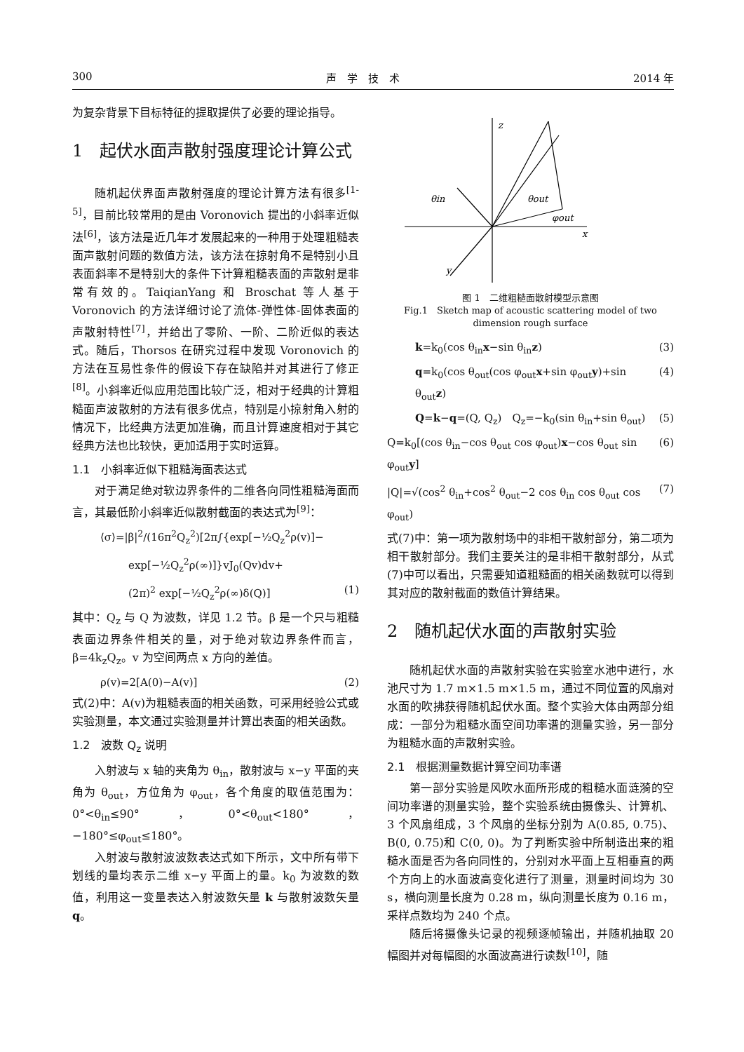300 声　学　技　术 2014 年
为复杂背景下目标特征的提取提供了必要的理论指导。
1　起伏水面声散射强度理论计算公式
随机起伏界面声散射强度的理论计算方法有很多<sup>[1-5]</sup>，目前比较常用的是由 Voronovich 提出的小斜率近似法<sup>[6]</sup>，该方法是近几年才发展起来的一种用于处理粗糙表面声散射问题的数值方法，该方法在掠射角不是特别小且表面斜率不是特别大的条件下计算粗糙表面的声散射是非常有效的。TaiqianYang 和 Broschat 等人基于 Voronovich 的方法详细讨论了流体-弹性体-固体表面的声散射特性<sup>[7]</sup>，并给出了零阶、一阶、二阶近似的表达式。随后，Thorsos 在研究过程中发现 Voronovich 的方法在互易性条件的假设下存在缺陷并对其进行了修正<sup>[8]</sup>。小斜率近似应用范围比较广泛，相对于经典的计算粗糙面声波散射的方法有很多优点，特别是小掠射角入射的情况下，比经典方法更加准确，而且计算速度相对于其它经典方法也比较快，更加适用于实时运算。
1.1　小斜率近似下粗糙海面表达式
对于满足绝对软边界条件的二维各向同性粗糙海面而言，其最低阶小斜率近似散射截面的表达式为<sup>[9]</sup>：
⟨σ⟩=|β|<sup>2</sup>/(16π<sup>2</sup>Q<sub>z</sub><sup>2</sup>)[2π∫{exp[−½Q<sub>z</sub><sup>2</sup>ρ(v)]−
exp[−½Q<sub>z</sub><sup>2</sup>ρ(∞)]}vJ<sub>0</sub>(Qv)dv+
(2π)<sup>2</sup> exp[−½Q<sub>z</sub><sup>2</sup>ρ(∞)δ(Q)] (1)
其中：Q<sub>z</sub> 与 Q 为波数，详见 1.2 节。β 是一个只与粗糙表面边界条件相关的量，对于绝对软边界条件而言，β=4k<sub>z</sub>Q<sub>z</sub>。v 为空间两点 x 方向的差值。
ρ(v)=2[A(0)−A(v)] (2)
式(2)中：A(v)为粗糙表面的相关函数，可采用经验公式或实验测量，本文通过实验测量并计算出表面的相关函数。
1.2　波数 Q<sub>z</sub> 说明
入射波与 x 轴的夹角为 θ<sub>in</sub>，散射波与 x−y 平面的夹角为 θ<sub>out</sub>，方位角为 φ<sub>out</sub>，各个角度的取值范围为：0°<θ<sub>in</sub>≤90°，0°<θ<sub>out</sub><180°，−180°≤φ<sub>out</sub>≤180°。
入射波与散射波波数表达式如下所示，文中所有带下划线的量均表示二维 x−y 平面上的量。k<sub>0</sub> 为波数的数值，利用这一变量表达入射波数矢量 k 与散射波数矢量 q。
z
x
y
θin
θout
φout
图 1　二维粗糙面散射模型示意图
Fig.1　Sketch map of acoustic scattering model of two dimension rough surface
k=k<sub>0</sub>(cos θ<sub>in</sub>x−sin θ<sub>in</sub>z) (3)
q=k<sub>0</sub>(cos θ<sub>out</sub>(cos φ<sub>out</sub>x+sin φ<sub>out</sub>y)+sin θ<sub>out</sub>z) (4)
Q=k−q=(Q, Q<sub>z</sub>)　Q<sub>z</sub>=−k<sub>0</sub>(sin θ<sub>in</sub>+sin θ<sub>out</sub>) (5)
Q=k<sub>0</sub>[(cos θ<sub>in</sub>−cos θ<sub>out</sub> cos φ<sub>out</sub>)x−cos θ<sub>out</sub> sin φ<sub>out</sub>y] (6)
|Q|=√(cos<sup>2</sup> θ<sub>in</sub>+cos<sup>2</sup> θ<sub>out</sub>−2 cos θ<sub>in</sub> cos θ<sub>out</sub> cos φ<sub>out</sub>) (7)
式(7)中：第一项为散射场中的非相干散射部分，第二项为相干散射部分。我们主要关注的是非相干散射部分，从式(7)中可以看出，只需要知道粗糙面的相关函数就可以得到其对应的散射截面的数值计算结果。
2　随机起伏水面的声散射实验
随机起伏水面的声散射实验在实验室水池中进行，水池尺寸为 1.7 m×1.5 m×1.5 m，通过不同位置的风扇对水面的吹拂获得随机起伏水面。整个实验大体由两部分组成：一部分为粗糙水面空间功率谱的测量实验，另一部分为粗糙水面的声散射实验。
2.1　根据测量数据计算空间功率谱
第一部分实验是风吹水面所形成的粗糙水面涟漪的空间功率谱的测量实验，整个实验系统由摄像头、计算机、3 个风扇组成，3 个风扇的坐标分别为 A(0.85, 0.75)、B(0, 0.75)和 C(0, 0)。为了判断实验中所制造出来的粗糙水面是否为各向同性的，分别对水平面上互相垂直的两个方向上的水面波高变化进行了测量，测量时间均为 30 s，横向测量长度为 0.28 m，纵向测量长度为 0.16 m，采样点数均为 240 个点。
随后将摄像头记录的视频逐帧输出，并随机抽取 20 幅图并对每幅图的水面波高进行读数<sup>[10]</sup>，随